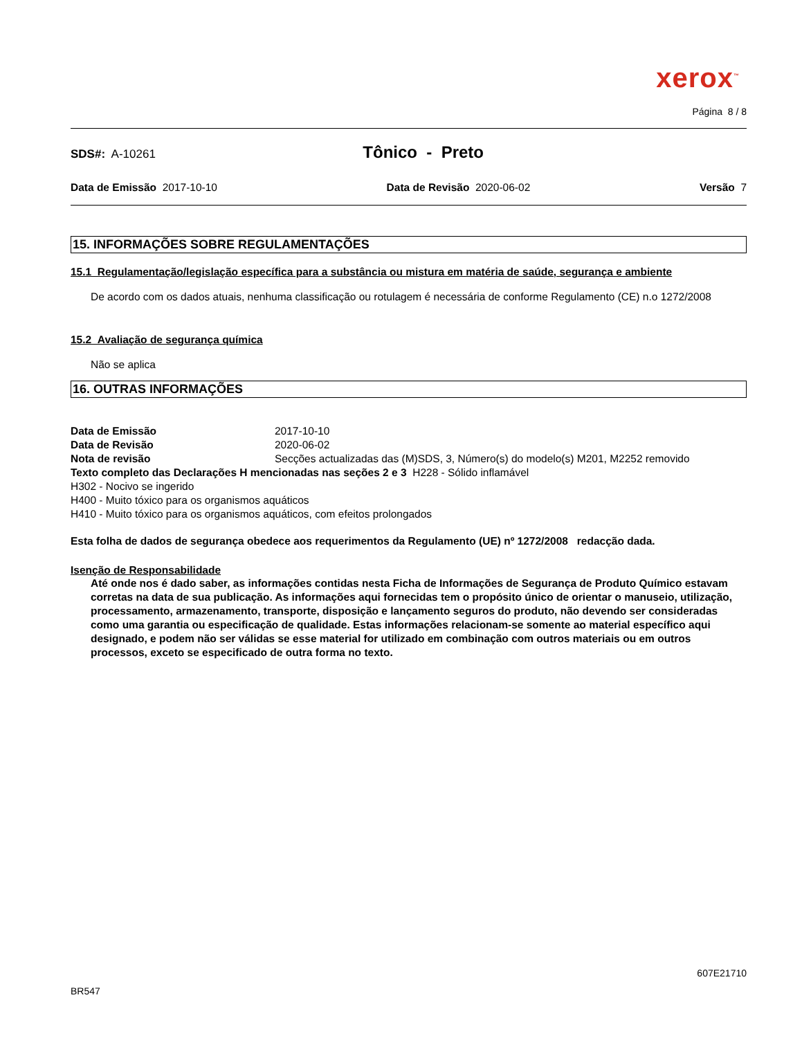xerox<sup>™</sup>
Página 8 / 8
SDS#: A-10261 Tônico - Preto
Data de Emissão 2017-10-10 Data de Revisão 2020-06-02 Versão 7
15. INFORMAÇÕES SOBRE REGULAMENTAÇÕES
15.1 Regulamentação/legislação específica para a substância ou mistura em matéria de saúde, segurança e ambiente
De acordo com os dados atuais, nenhuma classificação ou rotulagem é necessária de conforme Regulamento (CE) n.o 1272/2008
15.2 Avaliação de segurança química
Não se aplica
16. OUTRAS INFORMAÇÕES
Data de Emissão 2017-10-10
Data de Revisão 2020-06-02
Nota de revisão Secções actualizadas das (M)SDS, 3, Número(s) do modelo(s) M201, M2252 removido
Texto completo das Declarações H mencionadas nas seções 2 e 3 H228 - Sólido inflamável
H302 - Nocivo se ingerido
H400 - Muito tóxico para os organismos aquáticos
H410 - Muito tóxico para os organismos aquáticos, com efeitos prolongados
Esta folha de dados de segurança obedece aos requerimentos da Regulamento (UE) nº 1272/2008 redacção dada.
Isenção de Responsabilidade
Até onde nos é dado saber, as informações contidas nesta Ficha de Informações de Segurança de Produto Químico estavam corretas na data de sua publicação. As informações aqui fornecidas tem o propósito único de orientar o manuseio, utilização, processamento, armazenamento, transporte, disposição e lançamento seguros do produto, não devendo ser consideradas como uma garantia ou especificação de qualidade. Estas informações relacionam-se somente ao material específico aqui designado, e podem não ser válidas se esse material for utilizado em combinação com outros materiais ou em outros processos, exceto se especificado de outra forma no texto.
607E21710
BR547